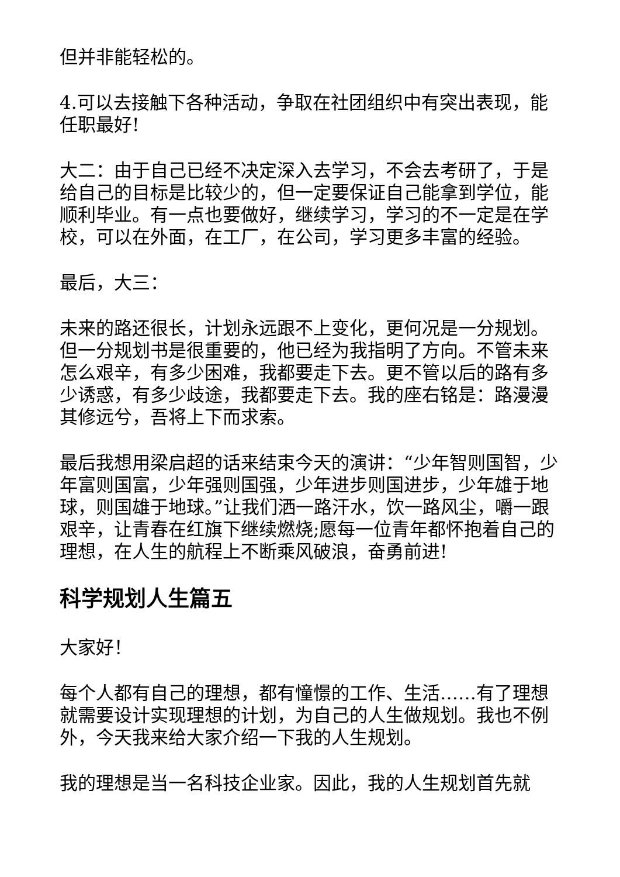但并非能轻松的。
4.可以去接触下各种活动，争取在社团组织中有突出表现，能任职最好!
大二：由于自己已经不决定深入去学习，不会去考研了，于是给自己的目标是比较少的，但一定要保证自己能拿到学位，能顺利毕业。有一点也要做好，继续学习，学习的不一定是在学校，可以在外面，在工厂，在公司，学习更多丰富的经验。
最后，大三：
未来的路还很长，计划永远跟不上变化，更何况是一分规划。但一分规划书是很重要的，他已经为我指明了方向。不管未来怎么艰辛，有多少困难，我都要走下去。更不管以后的路有多少诱惑，有多少歧途，我都要走下去。我的座右铭是：路漫漫其修远兮，吾将上下而求索。
最后我想用梁启超的话来结束今天的演讲：“少年智则国智，少年富则国富，少年强则国强，少年进步则国进步，少年雄于地球，则国雄于地球。”让我们洒一路汗水，饮一路风尘，嚼一跟艰辛，让青春在红旗下继续燃烧;愿每一位青年都怀抱着自己的理想，在人生的航程上不断乘风破浪，奋勇前进!
科学规划人生篇五
大家好！
每个人都有自己的理想，都有憧憬的工作、生活……有了理想就需要设计实现理想的计划，为自己的人生做规划。我也不例外，今天我来给大家介绍一下我的人生规划。
我的理想是当一名科技企业家。因此，我的人生规划首先就